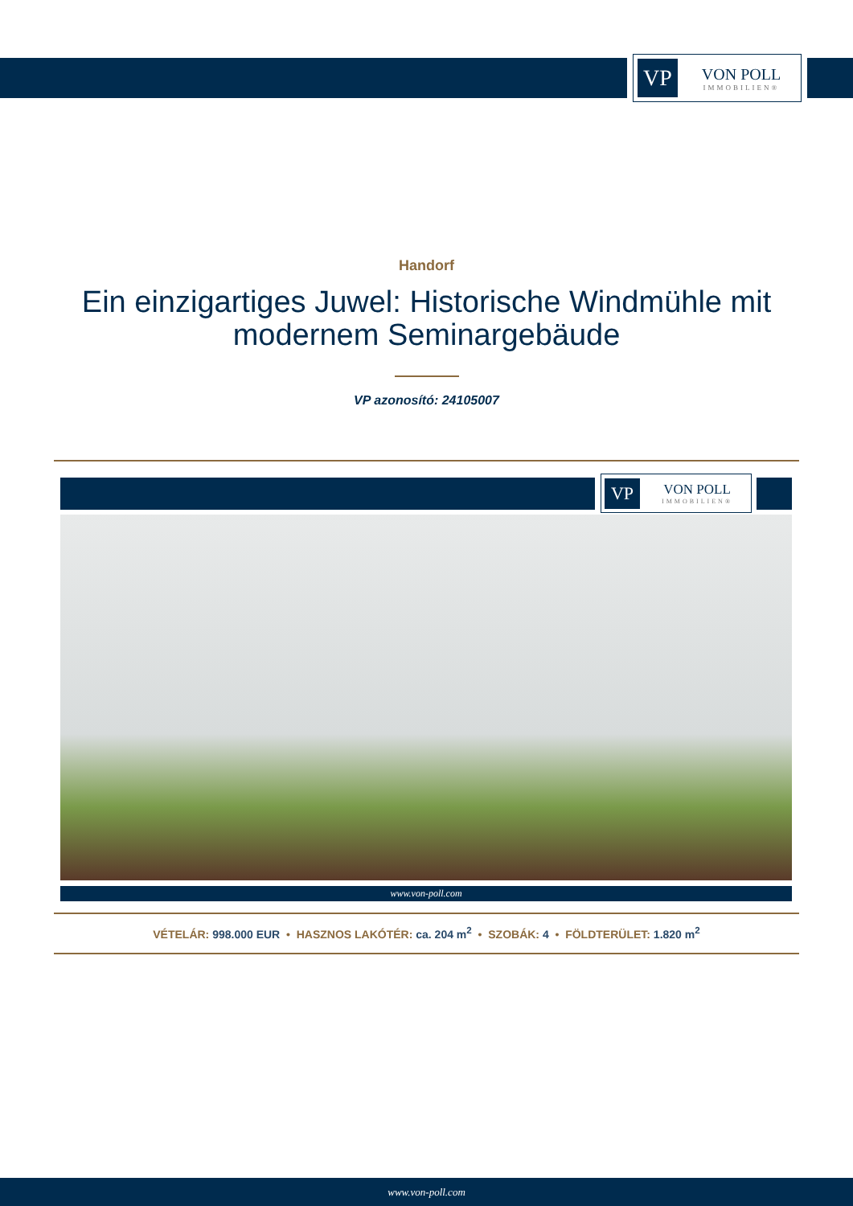VP
VON POLL
IMMOBILIEN®
Handorf
Ein einzigartiges Juwel: Historische Windmühle mit modernem Seminargebäude
VP azonosító: 24105007
VP
VON POLL
IMMOBILIEN®
www.von-poll.com
VÉTELÁR: 998.000 EUR • HASZNOS LAKÓTÉR: ca. 204 m<sup>2</sup> • SZOBÁK: 4 • FÖLDTERÜLET: 1.820 m<sup>2</sup>
www.von-poll.com